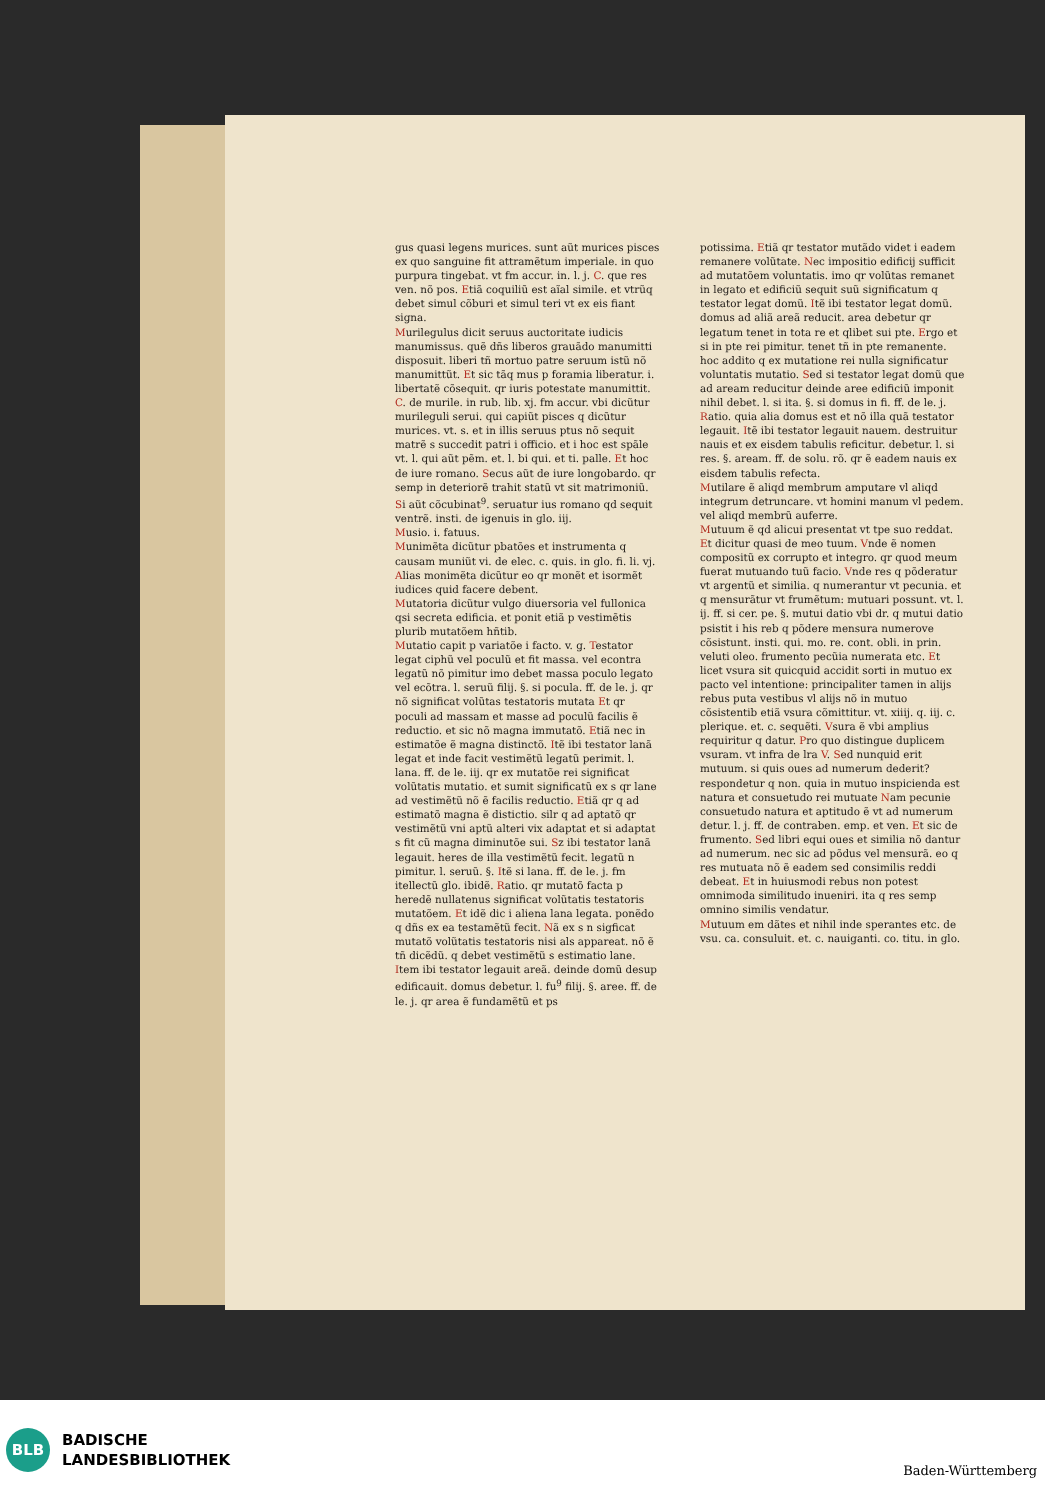gus quasi legens murices. sunt aũt murices pisces ex quo sanguine fit attramẽtum imperiale. in quo purpura tingebat. vt fm accur. in. l. j. C. que res ven. nõ pos. Etiã coquiliũ est aĩal simile. et vtrũq debet simul cõburi et simul teri vt ex eis fiant signa.
Murilegulus dicit seruus auctoritate iudicis manumissus. quẽ dñs liberos grauãdo manumitti disposuit. liberi tñ mortuo patre seruum istũ nõ manumittũt. Et sic tãq mus p foramia liberatur. i. libertatẽ cõsequit. qr iuris potestate manumittit. C. de murile. in rub. lib. xj. fm accur. vbi dicũtur murileguli serui. qui capiũt pisces q dicũtur murices. vt. s. et in illis seruus ptus nõ sequit matrẽ s succedit patri i officio. et i hoc est spãle vt. l. qui aũt pẽm. et. l. bi qui. et ti. palle. Et hoc de iure romano. Secus aũt de iure longobardo. qr semp in deteriorẽ trahit statũ vt sit matrimoniũ. Si aũt cõcubinat<sup>9</sup>. seruatur ius romano qd sequit ventrẽ. insti. de igenuis in glo. iij.
Musio. i. fatuus.
Munimẽta dicũtur pbatões et instrumenta q causam muniũt vi. de elec. c. quis. in glo. fi. li. vj. Alias monimẽta dicũtur eo qr monẽt et isormẽt iudices quid facere debent.
Mutatoria dicũtur vulgo diuersoria vel fullonica qsi secreta edificia. et ponit etiã p vestimẽtis plurib mutatõem hñtib.
Mutatio capit p variatõe i facto. v. g. Testator legat ciphũ vel poculũ et fit massa. vel econtra legatũ nõ pimitur imo debet massa poculo legato vel ecõtra. l. seruũ filij. §. si pocula. ff. de le. j. qr nõ significat volũtas testatoris mutata Et qr poculi ad massam et masse ad poculũ facilis ẽ reductio. et sic nõ magna immutatõ. Etiã nec in estimatõe ẽ magna distinctõ. Itẽ ibi testator lanã legat et inde facit vestimẽtũ legatũ perimit. l. lana. ff. de le. iij. qr ex mutatõe rei significat volũtatis mutatio. et sumit significatũ ex s qr lane ad vestimẽtũ nõ ẽ facilis reductio. Etiã qr q ad estimatõ magna ẽ distictio. silr q ad aptatõ qr vestimẽtũ vni aptũ alteri vix adaptat et si adaptat s fit cũ magna diminutõe sui. Sz ibi testator lanã legauit. heres de illa vestimẽtũ fecit. legatũ n pimitur. l. seruũ. §. Itẽ si lana. ff. de le. j. fm itellectũ glo. ibidẽ. Ratio. qr mutatõ facta p heredẽ nullatenus significat volũtatis testatoris mutatõem. Et idẽ dic i aliena lana legata. ponẽdo q dñs ex ea testamẽtũ fecit. Nã ex s n sigficat mutatõ volũtatis testatoris nisi als appareat. nõ ẽ tñ dicẽdũ. q debet vestimẽtũ s estimatio lane. Item ibi testator legauit areã. deinde domũ desup edificauit. domus debetur. l. fu<sup>9</sup> filij. §. aree. ff. de le. j. qr area ẽ fundamẽtũ et ps
potissima. Etiã qr testator mutãdo videt i eadem remanere volũtate. Nec impositio edificij sufficit ad mutatõem voluntatis. imo qr volũtas remanet in legato et edificiũ sequit suũ significatum q testator legat domũ. Itẽ ibi testator legat domũ. domus ad aliã areã reducit. area debetur qr legatum tenet in tota re et qlibet sui pte. Ergo et si in pte rei pimitur. tenet tñ in pte remanente. hoc addito q ex mutatione rei nulla significatur voluntatis mutatio. Sed si testator legat domũ que ad aream reducitur deinde aree edificiũ imponit nihil debet. l. si ita. §. si domus in fi. ff. de le. j. Ratio. quia alia domus est et nõ illa quã testator legauit. Itẽ ibi testator legauit nauem. destruitur nauis et ex eisdem tabulis reficitur. debetur. l. si res. §. aream. ff. de solu. rõ. qr ẽ eadem nauis ex eisdem tabulis refecta.
Mutilare ẽ aliqd membrum amputare vl aliqd integrum detruncare. vt homini manum vl pedem. vel aliqd membrũ auferre.
Mutuum ẽ qd alicui presentat vt tpe suo reddat. Et dicitur quasi de meo tuum. Vnde ẽ nomen compositũ ex corrupto et integro. qr quod meum fuerat mutuando tuũ facio. Vnde res q põderatur vt argentũ et similia. q numerantur vt pecunia. et q mensurãtur vt frumẽtum: mutuari possunt. vt. l. ij. ff. si cer. pe. §. mutui datio vbi dr. q mutui datio psistit i his reb q põdere mensura numerove cõsistunt. insti. qui. mo. re. cont. obli. in prin. veluti oleo. frumento pecũia numerata etc. Et licet vsura sit quicquid accidit sorti in mutuo ex pacto vel intentione: principaliter tamen in alijs rebus puta vestibus vl alijs nõ in mutuo cõsistentib etiã vsura cõmittitur. vt. xiiij. q. iij. c. plerique. et. c. sequẽti. Vsura ẽ vbi amplius requiritur q datur. Pro quo distingue duplicem vsuram. vt infra de lra V. Sed nunquid erit mutuum. si quis oues ad numerum dederit? respondetur q non. quia in mutuo inspicienda est natura et consuetudo rei mutuate Nam pecunie consuetudo natura et aptitudo ẽ vt ad numerum detur. l. j. ff. de contraben. emp. et ven. Et sic de frumento. Sed libri equi oues et similia nõ dantur ad numerum. nec sic ad põdus vel mensurã. eo q res mutuata nõ ẽ eadem sed consimilis reddi debeat. Et in huiusmodi rebus non potest omnimoda similitudo inueniri. ita q res semp omnino similis vendatur.
Mutuum em dãtes et nihil inde sperantes etc. de vsu. ca. consuluit. et. c. nauiganti. co. titu. in glo.
BLB
BADISCHE
LANDESBIBLIOTHEK
Baden-Württemberg